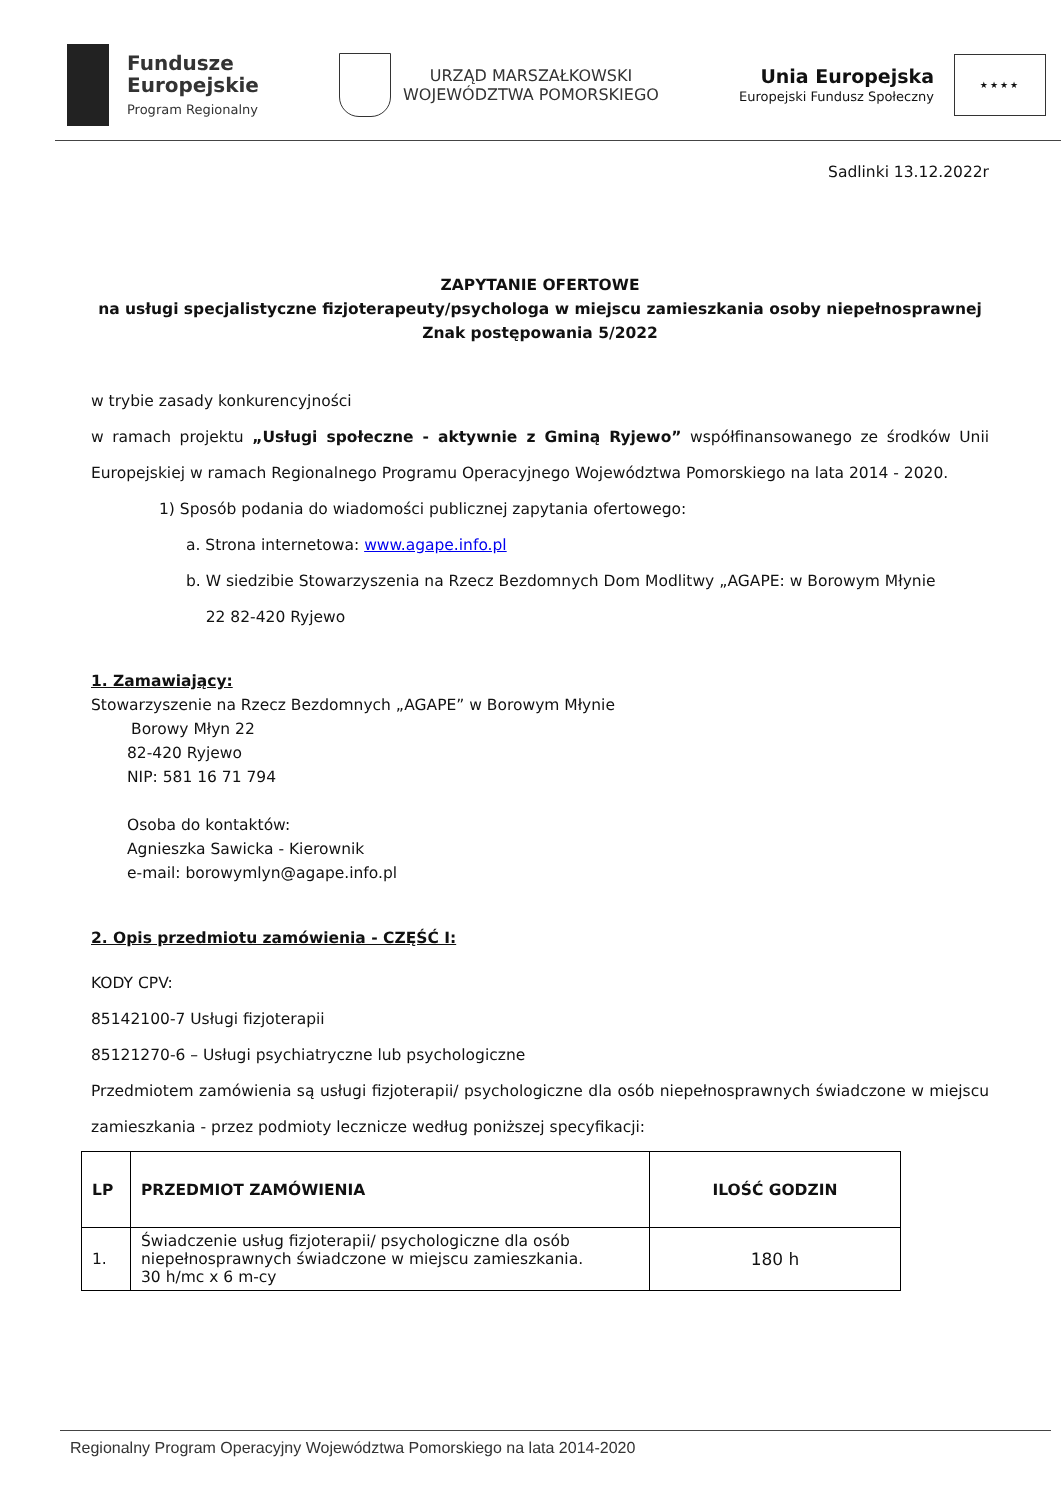Fundusze
Europejskie
Program Regionalny
URZĄD MARSZAŁKOWSKI
WOJEWÓDZTWA POMORSKIEGO
Unia Europejska
Europejski Fundusz Społeczny
★★★★
Sadlinki 13.12.2022r
ZAPYTANIE OFERTOWE
na usługi specjalistyczne fizjoterapeuty/psychologa w miejscu zamieszkania osoby niepełnosprawnej
Znak postępowania 5/2022
w trybie zasady konkurencyjności
w ramach projektu „Usługi społeczne - aktywnie z Gminą Ryjewo” współfinansowanego ze środków Unii Europejskiej w ramach Regionalnego Programu Operacyjnego Województwa Pomorskiego na lata 2014 - 2020.
1) Sposób podania do wiadomości publicznej zapytania ofertowego:
a. Strona internetowa: www.agape.info.pl
b. W siedzibie Stowarzyszenia na Rzecz Bezdomnych Dom Modlitwy „AGAPE: w Borowym Młynie
22 82-420 Ryjewo
1. Zamawiający:
Stowarzyszenie na Rzecz Bezdomnych „AGAPE” w Borowym Młynie
Borowy Młyn 22
82-420 Ryjewo
NIP: 581 16 71 794
Osoba do kontaktów:
Agnieszka Sawicka - Kierownik
e-mail: borowymlyn@agape.info.pl
2. Opis przedmiotu zamówienia - CZĘŚĆ I:
KODY CPV:
85142100-7 Usługi fizjoterapii
85121270-6 – Usługi psychiatryczne lub psychologiczne
Przedmiotem zamówienia są usługi fizjoterapii/ psychologiczne dla osób niepełnosprawnych świadczone w miejscu zamieszkania - przez podmioty lecznicze według poniższej specyfikacji:
| LP | PRZEDMIOT ZAMÓWIENIA | ILOŚĆ GODZIN |
| --- | --- | --- |
| 1. | Świadczenie usług fizjoterapii/ psychologiczne dla osób niepełnosprawnych świadczone w miejscu zamieszkania. 30 h/mc x 6 m-cy | 180 h |
Regionalny Program Operacyjny Województwa Pomorskiego na lata 2014-2020